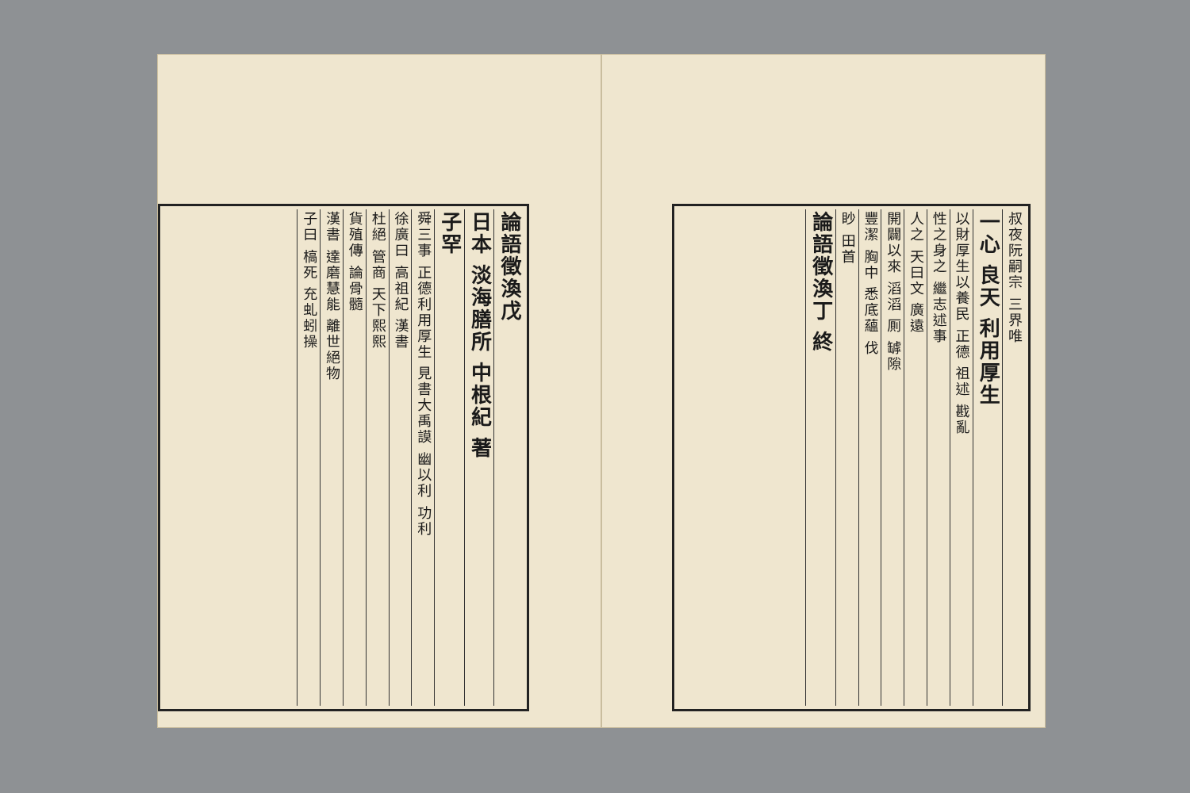論語徵渙戊
日本 淡海膳所 中根紀 著
子罕
舜三事 正德利用厚生 見書大禹謨 幽以利 功利
徐廣曰 高祖紀 漢書
杜絕 管商 天下熙熙
貨殖傳 論骨髓
漢書 達磨慧能 離世絕物
子曰 槁死 充虬蚓操
叔夜阮嗣宗 三界唯
一心 良天 利用厚生
以財厚生以養民 正德 祖述 戡亂
性之身之 繼志述事
人之 天曰文 廣遠
開闢以來 滔滔 厠 罅隙
豐潔 胸中 悉底蘊 伐
眇 田首
論語徵渙丁 終